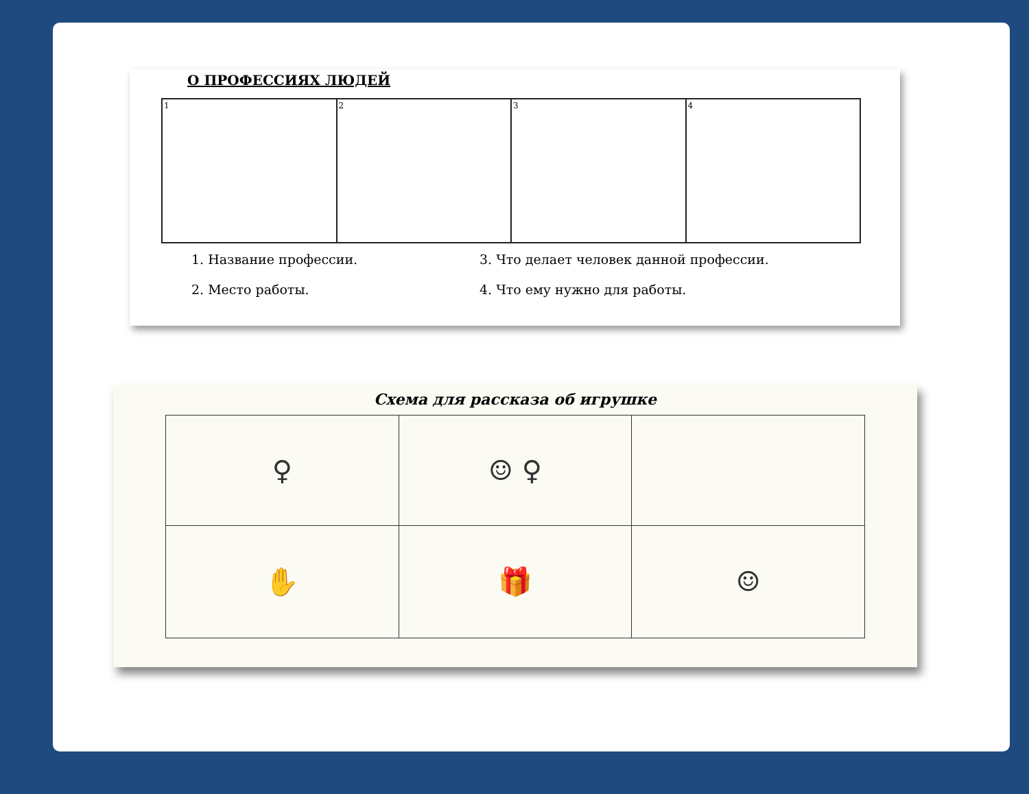О ПРОФЕССИЯХ ЛЮДЕЙ
| 1 | 2 | 3 | 4 |
1. Название профессии.
3. Что делает человек данной профессии.
2. Место работы.
4. Что ему нужно для работы.
Схема для рассказа об игрушке
| ♀ | ☺ ♀ | |
| ✋ | 🎁 | ☺ |